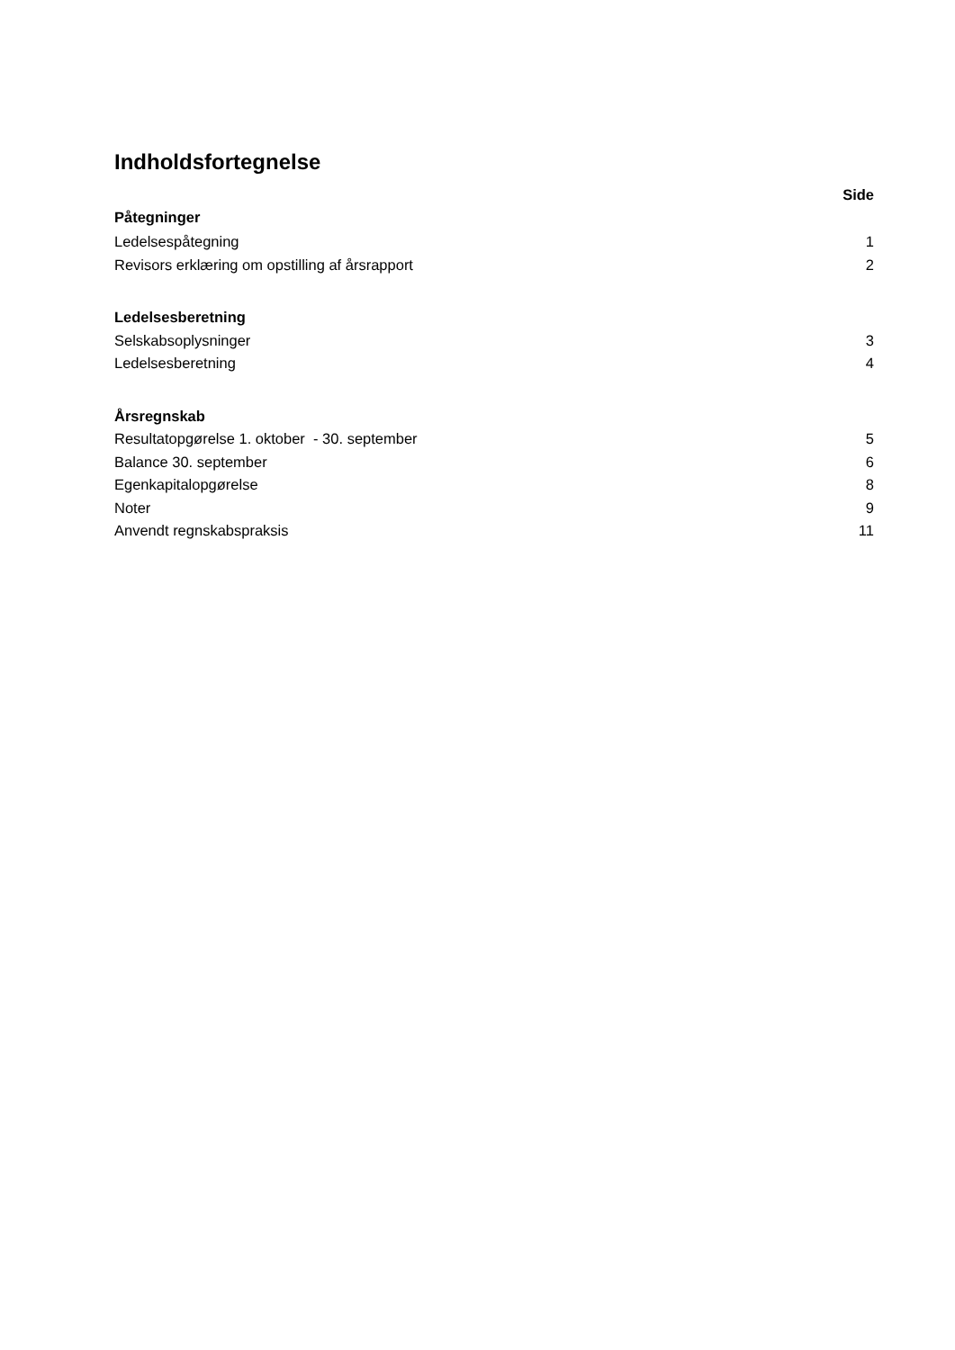Indholdsfortegnelse
| | Side |
| --- | --- |
| Påtegninger | |
| Ledelsespåtegning | 1 |
| Revisors erklæring om opstilling af årsrapport | 2 |
| Ledelsesberetning | |
| Selskabsoplysninger | 3 |
| Ledelsesberetning | 4 |
| Årsregnskab | |
| Resultatopgørelse 1. oktober - 30. september | 5 |
| Balance 30. september | 6 |
| Egenkapitalopgørelse | 8 |
| Noter | 9 |
| Anvendt regnskabspraksis | 11 |